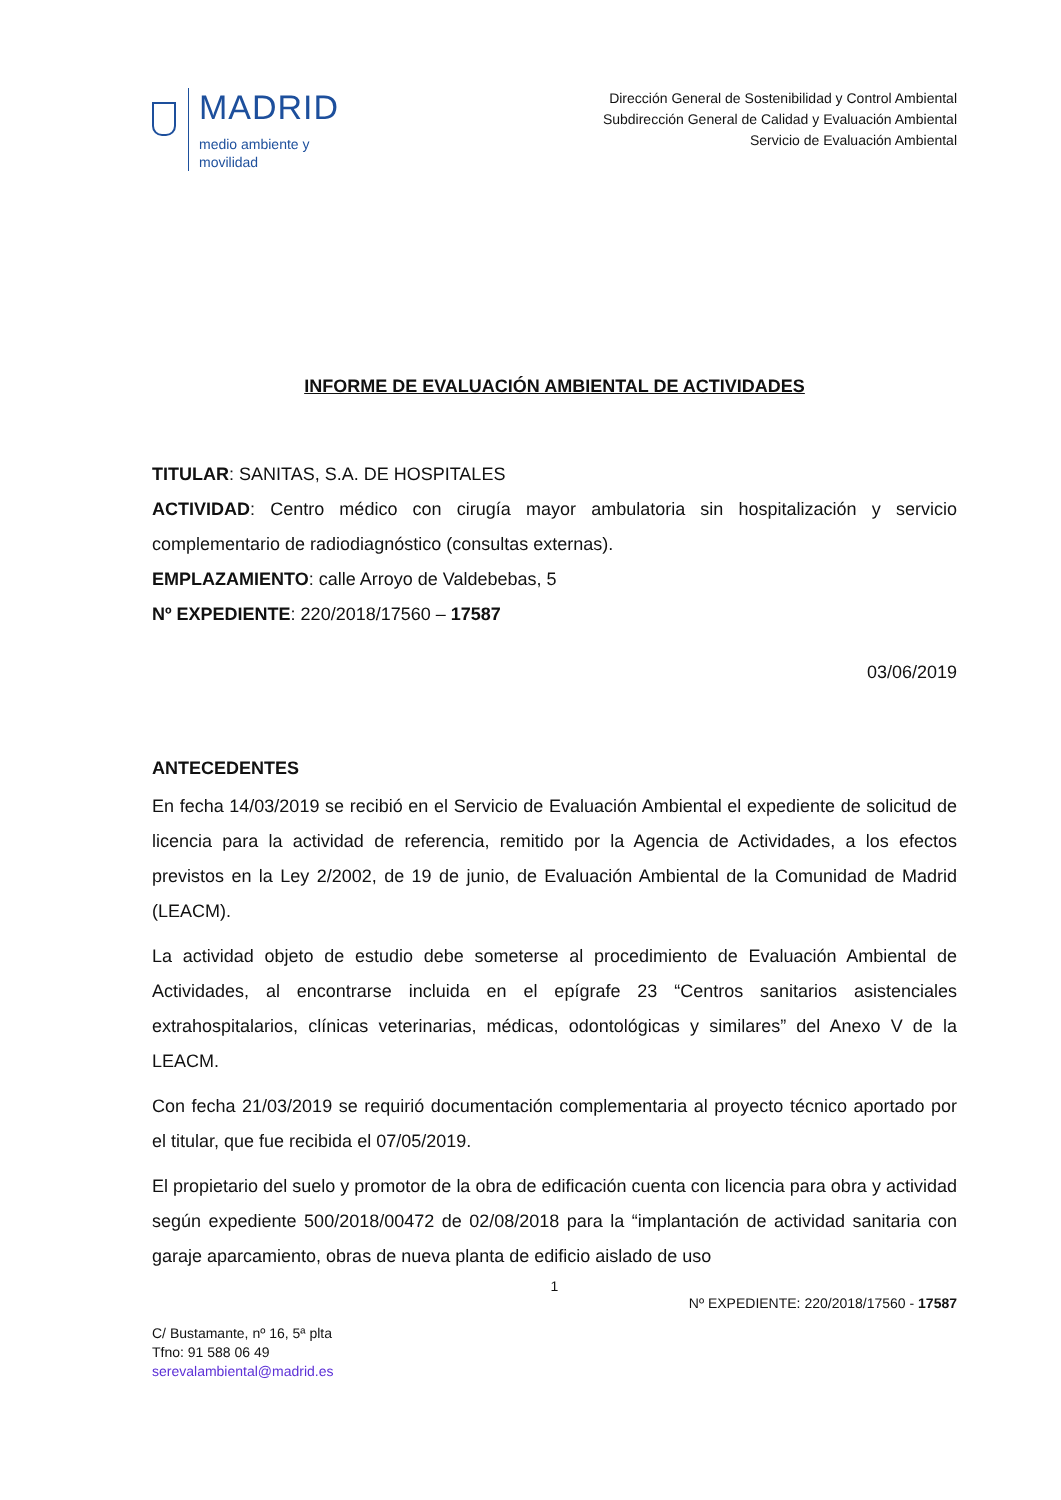MADRID
medio ambiente y
movilidad
Dirección General de Sostenibilidad y Control Ambiental
Subdirección General de Calidad y Evaluación Ambiental
Servicio de Evaluación Ambiental
INFORME DE EVALUACIÓN AMBIENTAL DE ACTIVIDADES
TITULAR: SANITAS, S.A. DE HOSPITALES
ACTIVIDAD: Centro médico con cirugía mayor ambulatoria sin hospitalización y servicio complementario de radiodiagnóstico (consultas externas).
EMPLAZAMIENTO: calle Arroyo de Valdebebas, 5
Nº EXPEDIENTE: 220/2018/17560 – 17587
03/06/2019
ANTECEDENTES
En fecha 14/03/2019 se recibió en el Servicio de Evaluación Ambiental el expediente de solicitud de licencia para la actividad de referencia, remitido por la Agencia de Actividades, a los efectos previstos en la Ley 2/2002, de 19 de junio, de Evaluación Ambiental de la Comunidad de Madrid (LEACM).
La actividad objeto de estudio debe someterse al procedimiento de Evaluación Ambiental de Actividades, al encontrarse incluida en el epígrafe 23 “Centros sanitarios asistenciales extrahospitalarios, clínicas veterinarias, médicas, odontológicas y similares” del Anexo V de la LEACM.
Con fecha 21/03/2019 se requirió documentación complementaria al proyecto técnico aportado por el titular, que fue recibida el 07/05/2019.
El propietario del suelo y promotor de la obra de edificación cuenta con licencia para obra y actividad según expediente 500/2018/00472 de 02/08/2018 para la “implantación de actividad sanitaria con garaje aparcamiento, obras de nueva planta de edificio aislado de uso
1
C/ Bustamante, nº 16, 5ª plta
Tfno: 91 588 06 49
serevalambiental@madrid.es
Nº EXPEDIENTE: 220/2018/17560 - 17587